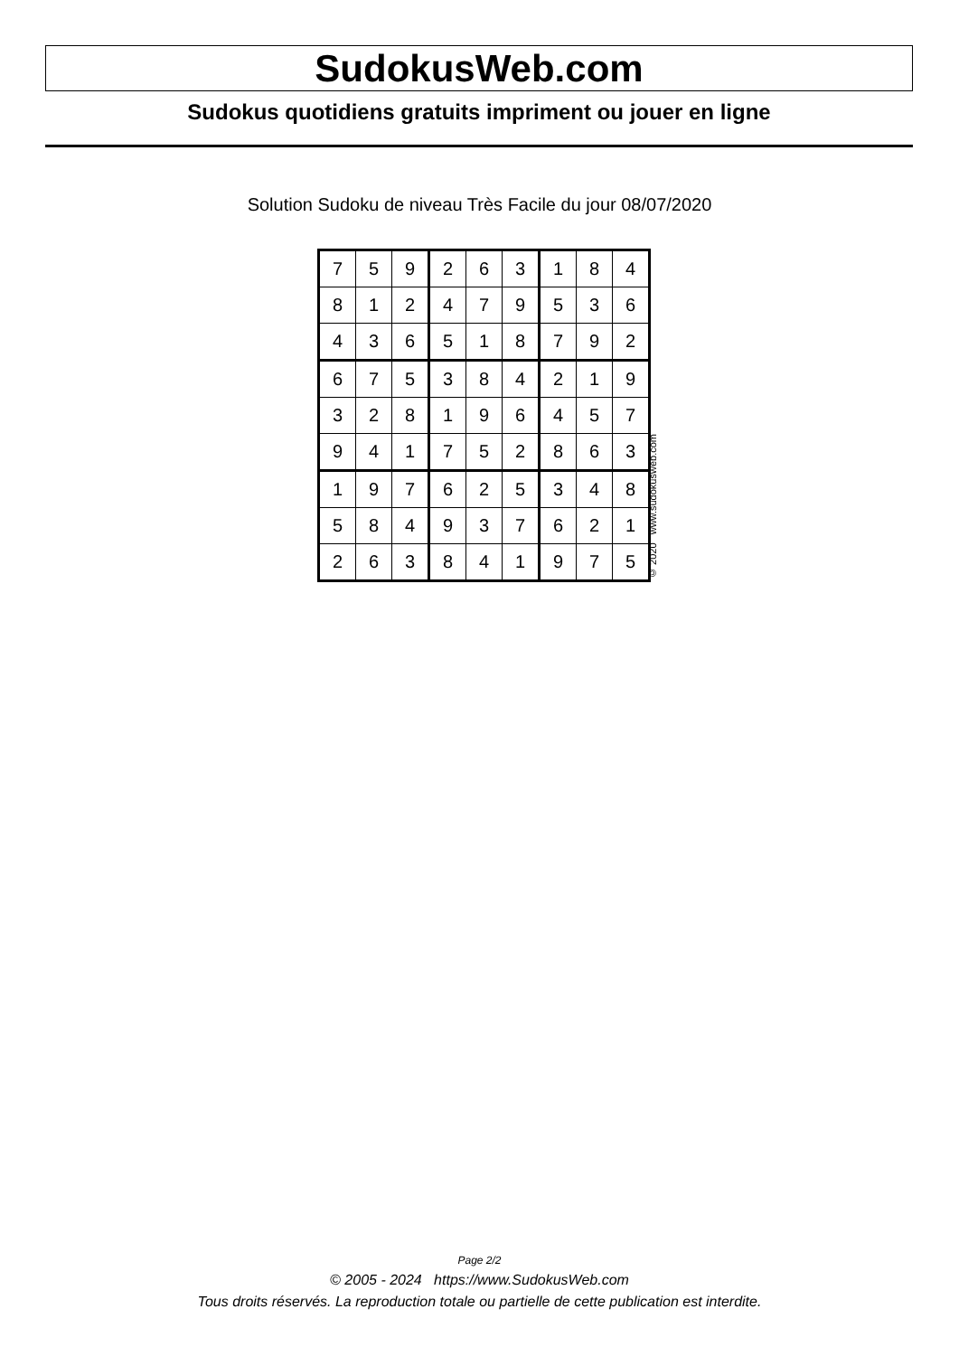SudokusWeb.com
Sudokus quotidiens gratuits impriment ou jouer en ligne
Solution Sudoku de niveau Très Facile du jour 08/07/2020
| 7 | 5 | 9 | 2 | 6 | 3 | 1 | 8 | 4 |
| 8 | 1 | 2 | 4 | 7 | 9 | 5 | 3 | 6 |
| 4 | 3 | 6 | 5 | 1 | 8 | 7 | 9 | 2 |
| 6 | 7 | 5 | 3 | 8 | 4 | 2 | 1 | 9 |
| 3 | 2 | 8 | 1 | 9 | 6 | 4 | 5 | 7 |
| 9 | 4 | 1 | 7 | 5 | 2 | 8 | 6 | 3 |
| 1 | 9 | 7 | 6 | 2 | 5 | 3 | 4 | 8 |
| 5 | 8 | 4 | 9 | 3 | 7 | 6 | 2 | 1 |
| 2 | 6 | 3 | 8 | 4 | 1 | 9 | 7 | 5 |
© 2020 www.sudokusweb.com
Page 2/2
© 2005 - 2024 https://www.SudokusWeb.com
Tous droits réservés. La reproduction totale ou partielle de cette publication est interdite.